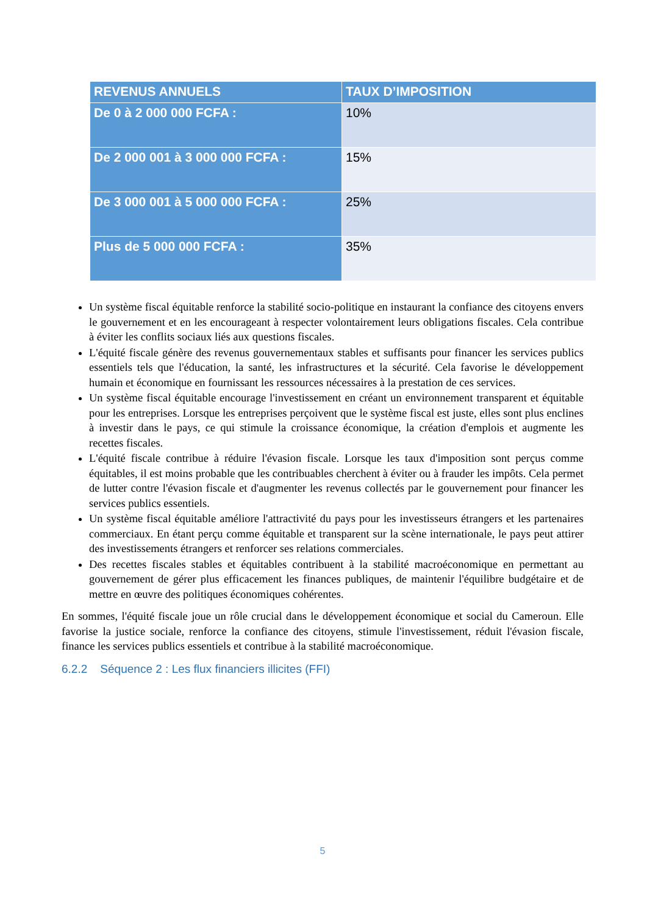| REVENUS ANNUELS | TAUX D’IMPOSITION |
| --- | --- |
| De 0 à 2 000 000 FCFA : | 10% |
| De 2 000 001 à 3 000 000 FCFA : | 15% |
| De 3 000 001 à 5 000 000 FCFA : | 25% |
| Plus de 5 000 000 FCFA : | 35% |
Un système fiscal équitable renforce la stabilité socio-politique en instaurant la confiance des citoyens envers le gouvernement et en les encourageant à respecter volontairement leurs obligations fiscales. Cela contribue à éviter les conflits sociaux liés aux questions fiscales.
L'équité fiscale génère des revenus gouvernementaux stables et suffisants pour financer les services publics essentiels tels que l'éducation, la santé, les infrastructures et la sécurité. Cela favorise le développement humain et économique en fournissant les ressources nécessaires à la prestation de ces services.
Un système fiscal équitable encourage l'investissement en créant un environnement transparent et équitable pour les entreprises. Lorsque les entreprises perçoivent que le système fiscal est juste, elles sont plus enclines à investir dans le pays, ce qui stimule la croissance économique, la création d'emplois et augmente les recettes fiscales.
L'équité fiscale contribue à réduire l'évasion fiscale. Lorsque les taux d'imposition sont perçus comme équitables, il est moins probable que les contribuables cherchent à éviter ou à frauder les impôts. Cela permet de lutter contre l'évasion fiscale et d'augmenter les revenus collectés par le gouvernement pour financer les services publics essentiels.
Un système fiscal équitable améliore l'attractivité du pays pour les investisseurs étrangers et les partenaires commerciaux. En étant perçu comme équitable et transparent sur la scène internationale, le pays peut attirer des investissements étrangers et renforcer ses relations commerciales.
Des recettes fiscales stables et équitables contribuent à la stabilité macroéconomique en permettant au gouvernement de gérer plus efficacement les finances publiques, de maintenir l'équilibre budgétaire et de mettre en œuvre des politiques économiques cohérentes.
En sommes, l'équité fiscale joue un rôle crucial dans le développement économique et social du Cameroun. Elle favorise la justice sociale, renforce la confiance des citoyens, stimule l'investissement, réduit l'évasion fiscale, finance les services publics essentiels et contribue à la stabilité macroéconomique.
6.2.2 Séquence 2 : Les flux financiers illicites (FFI)
5